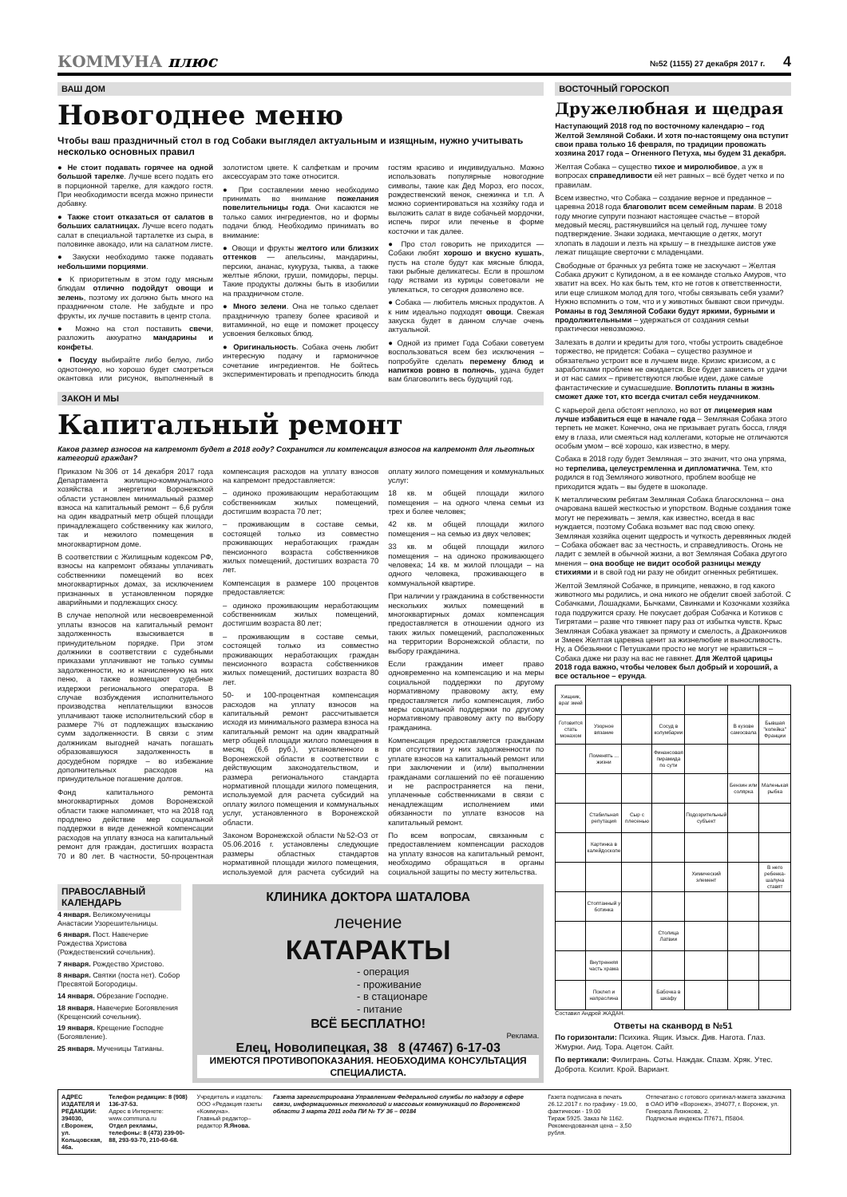КОММУНА плюс
№52 (1155) 27 декабря 2017 г. 4
ВАШ ДОМ
Новогоднее меню
Чтобы ваш праздничный стол в год Собаки выглядел актуальным и изящным, нужно учитывать несколько основных правил
● Не стоит подавать горячее на одной большой тарелке. Лучше всего подать его в порционной тарелке, для каждого гостя. При необходимости всегда можно принести добавку.
● Также стоит отказаться от салатов в больших салатницах. Лучше всего подать салат в специальной тарталетке из сыра, в половинке авокадо, или на салатном листе.
● Закуски необходимо также подавать небольшими порциями.
● К приоритетным в этом году мясным блюдам отлично подойдут овощи и зелень, поэтому их должно быть много на праздничном столе. Не забудьте и про фрукты, их лучше поставить в центр стола.
● Можно на стол поставить свечи, разложить аккуратно мандарины и конфеты.
● Посуду выбирайте либо белую, либо однотонную, но хорошо будет смотреться окантовка или рисунок, выполненный в золотистом цвете. К салфеткам и прочим аксессуарам это тоже относится.
● При составлении меню необходимо принимать во внимание пожелания повелительницы года. Они касаются не только самих ингредиентов, но и формы подачи блюд. Необходимо принимать во внимание:
● Овощи и фрукты желтого или близких оттенков — апельсины, мандарины, персики, ананас, кукуруза, тыква, а также желтые яблоки, груши, помидоры, перцы. Такие продукты должны быть в изобилии на праздничном столе.
● Много зелени. Она не только сделает праздничную трапезу более красивой и витаминной, но еще и поможет процессу усвоения белковых блюд.
● Оригинальность. Собака очень любит интересную подачу и гармоничное сочетание ингредиентов. Не бойтесь экспериментировать и преподносить блюда гостям красиво и индивидуально. Можно использовать популярные новогодние символы, такие как Дед Мороз, его посох, рождественский венок, снежинка и т.п. А можно сориентироваться на хозяйку года и выложить салат в виде собачьей мордочки, испечь пирог или печенье в форме косточки и так далее.
● Про стол говорить не приходится — Собаки любят хорошо и вкусно кушать, пусть на столе будут как мясные блюда, таки рыбные деликатесы. Если в прошлом году яствами из курицы советовали не увлекаться, то сегодня дозволено все.
● Собака — любитель мясных продуктов. А к ним идеально подходят овощи. Свежая закуска будет в данном случае очень актуальной.
● Одной из примет Года Собаки советуем воспользоваться всем без исключения – попробуйте сделать перемену блюд и напитков ровно в полночь, удача будет вам благоволить весь будущий год.
ЗАКОН И МЫ
Капитальный ремонт
Каков размер взносов на капремонт будет в 2018 году? Сохранится ли компенсация взносов на капремонт для льготных категорий граждан?
Приказом №306 от 14 декабря 2017 года Департамента жилищно-коммунального хозяйства и энергетики Воронежской области установлен минимальный размер взноса на капитальный ремонт – 6,6 рубля на один квадратный метр общей площади принадлежащего собственнику как жилого, так и нежилого помещения в многоквартирном доме.
В соответствии с Жилищным кодексом РФ, взносы на капремонт обязаны уплачивать собственники помещений во всех многоквартирных домах, за исключением признанных в установленном порядке аварийными и подлежащих сносу.
В случае неполной или несвоевременной уплаты взносов на капитальный ремонт задолженность взыскивается в принудительном порядке. При этом должники в соответствии с судебными приказами уплачивают не только суммы задолженности, но и начисленную на них пеню, а также возмещают судебные издержки регионального оператора. В случае возбуждения исполнительного производства неплательщики взносов уплачивают также исполнительский сбор в размере 7% от подлежащих взысканию сумм задолженности. В связи с этим должникам выгодней начать погашать образовавшуюся задолженность в досудебном порядке – во избежание дополнительных расходов на принудительное погашение долгов.
Фонд капитального ремонта многоквартирных домов Воронежской области также напоминает, что на 2018 год продлено действие мер социальной поддержки в виде денежной компенсации расходов на уплату взноса на капитальный ремонт для граждан, достигших возраста 70 и 80 лет. В частности, 50-процентная компенсация расходов на уплату взносов на капремонт предоставляется:
– одиноко проживающим неработающим собственникам жилых помещений, достигшим возраста 70 лет;
– проживающим в составе семьи, состоящей только из совместно проживающих неработающих граждан пенсионного возраста собственников жилых помещений, достигших возраста 70 лет.
Компенсация в размере 100 процентов предоставляется:
– одиноко проживающим неработающим собственникам жилых помещений, достигшим возраста 80 лет;
– проживающим в составе семьи, состоящей только из совместно проживающих неработающих граждан пенсионного возраста собственников жилых помещений, достигших возраста 80 лет.
50- и 100-процентная компенсация расходов на уплату взносов на капитальный ремонт рассчитывается исходя из минимального размера взноса на капитальный ремонт на один квадратный метр общей площади жилого помещения в месяц (6,6 руб.), установленного в Воронежской области в соответствии с действующим законодательством, и размера регионального стандарта нормативной площади жилого помещения, используемой для расчета субсидий на оплату жилого помещения и коммунальных услуг, установленного в Воронежской области.
Законом Воронежской области №52-ОЗ от 05.06.2016 г. установлены следующие размеры областных стандартов нормативной площади жилого помещения, используемой для расчета субсидий на оплату жилого помещения и коммунальных услуг:
18 кв. м общей площади жилого помещения – на одного члена семьи из трех и более человек;
42 кв. м общей площади жилого помещения – на семью из двух человек;
33 кв. м общей площади жилого помещения – на одиноко проживающего человека; 14 кв. м жилой площади – на одного человека, проживающего в коммунальной квартире.
При наличии у гражданина в собственности нескольких жилых помещений в многоквартирных домах компенсация предоставляется в отношении одного из таких жилых помещений, расположенных на территории Воронежской области, по выбору гражданина.
Если гражданин имеет право одновременно на компенсацию и на меры социальной поддержки по другому нормативному правовому акту, ему предоставляется либо компенсация, либо меры социальной поддержки по другому нормативному правовому акту по выбору гражданина.
Компенсация предоставляется гражданам при отсутствии у них задолженности по уплате взносов на капитальный ремонт или при заключении и (или) выполнении гражданами соглашений по её погашению и не распространяется на пени, уплаченные собственниками в связи с ненадлежащим исполнением ими обязанности по уплате взносов на капитальный ремонт.
По всем вопросам, связанным с предоставлением компенсации расходов на уплату взносов на капитальный ремонт, необходимо обращаться в органы социальной защиты по месту жительства.
ПРАВОСЛАВНЫЙ КАЛЕНДАРЬ
4 января. Великомученицы Анастасии Узорешительницы.
6 января. Пост. Навечерие Рождества Христова (Рождественский сочельник).
7 января. Рождество Христово.
8 января. Святки (поста нет). Собор Пресвятой Богородицы.
14 января. Обрезание Господне.
18 января. Навечерие Богоявления (Крещенский сочельник).
19 января. Крещение Господне (Богоявление).
25 января. Мученицы Татианы.
КЛИНИКА ДОКТОРА ШАТАЛОВА
лечение
КАТАРАКТЫ
- операция
- проживание
- в стационаре
- питание
ВСЁ БЕСПЛАТНО!
Реклама.
Елец, Новолипецкая, 38 8 (47467) 6-17-03
ИМЕЮТСЯ ПРОТИВОПОКАЗАНИЯ. НЕОБХОДИМА КОНСУЛЬТАЦИЯ СПЕЦИАЛИСТА.
ВОСТОЧНЫЙ ГОРОСКОП
Дружелюбная и щедрая
Наступающий 2018 год по восточному календарю – год Желтой Земляной Собаки. И хотя по-настоящему она вступит свои права только 16 февраля, по традиции провожать хозяина 2017 года – Огненного Петуха, мы будем 31 декабря.
Желтая Собака – существо тихое и миролюбивое, а уж в вопросах справедливости ей нет равных – всё будет четко и по правилам.
Всем известно, что Собака – создание верное и преданное – царевна 2018 года благоволит всем семейным парам. В 2018 году многие супруги познают настоящее счастье – второй медовый месяц, растянувшийся на целый год, лучшее тому подтверждение. Знаки зодиака, мечтающие о детях, могут хлопать в ладоши и лезть на крышу – в гнездышке аистов уже лежат пищащие сверточки с младенцами.
Свободные от брачных уз ребята тоже не заскучают – Желтая Собака дружит с Купидоном, а в ее команде столько Амуров, что хватит на всех. Но как быть тем, кто не готов к ответственности, или еще слишком молод для того, чтобы связывать себя узами? Нужно вспомнить о том, что и у животных бывают свои причуды. Романы в год Земляной Собаки будут яркими, бурными и продолжительными – удержаться от создания семьи практически невозможно.
Залезать в долги и кредиты для того, чтобы устроить свадебное торжество, не придется: Собака – существо разумное и обязательно устроит все в лучшем виде. Кризис кризисом, а с заработками проблем не ожидается. Все будет зависеть от удачи и от нас самих – приветствуются любые идеи, даже самые фантастические и сумасшедшие. Воплотить планы в жизнь сможет даже тот, кто всегда считал себя неудачником.
С карьерой дела обстоят неплохо, но вот от лицемерия нам лучше избавиться еще в начале года – Земляная Собака этого терпеть не может. Конечно, она не призывает ругать босса, глядя ему в глаза, или смеяться над коллегами, которые не отличаются особым умом – всё хорошо, как известно, в меру.
Собака в 2018 году будет Земляная – это значит, что она упряма, но терпелива, целеустремленна и дипломатична. Тем, кто родился в год Земляного животного, проблем вообще не приходится ждать – вы будете в шоколаде.
К металлическим ребятам Земляная Собака благосклонна – она очарована вашей жесткостью и упорством. Водные создания тоже могут не переживать – земля, как известно, всегда в вас нуждается, поэтому Собака возьмет вас под свою опеку. Земляная хозяйка оценит щедрость и чуткость деревянных людей – Собака обожает вас за честность, и справедливость. Огонь не ладит с землей в обычной жизни, а вот Земляная Собака другого мнения – она вообще не видит особой разницы между стихиями и в свой год ни разу не обидит огненных ребятишек.
Желтой Земляной Собачке, в принципе, неважно, в год какого животного мы родились, и она никого не обделит своей заботой. С Собачками, Лошадками, Бычками, Свинками и Козочками хозяйка года подружится сразу. Не покусает добрая Собачка и Котиков с Тигрятами – разве что тявкнет пару раз от избытка чувств. Крыс Земляная Собака уважает за прямоту и смелость, а Дракончиков и Змеек Желтая царевна ценит за жизнелюбие и выносливость. Ну, а Обезьянки с Петушками просто не могут не нравиться – Собака даже ни разу на вас не гавкнет. Для Желтой царицы 2018 года важно, чтобы человек был добрый и хороший, а все остальное – ерунда.
| Хищник, враг змей | | | | | | |
| Готовится стать монахом | Узорное вязание | | Сосуд в колумбарии | | В кузове самосвала | Бывшая "копейка" Франции |
| | Поменять ... жизни | | Финансовая пирамида по сути | | | |
| | | | | | Бензин или солярка | Маленькая рыбка |
| | Стабильная репутация | Сыр с плесенью | | Подозрительный субъект | | |
| | Картинка в калейдоскопе | | | | | |
| | | | | Химический элемент | | В него ребенка-шалуна ставят |
| | Стоптанный у ботинка | | | | | |
| | | | Столица Латвии | | | |
| | Внутренняя часть храма | | | | | |
| | Поклеп и напраслина | | Бабочка в шкафу | | | |
Составил Андрей ЖАДАН.
Ответы на сканворд в №51
По горизонтали: Психика. Ящик. Изыск. Див. Нагота. Глаз. Жмурки. Аид. Тора. Ацетон. Сайт.
По вертикали: Филигрань. Соты. Наждак. Спазм. Хряк. Утес. Доброта. Ксилит. Крой. Вариант.
АДРЕС ИЗДАТЕЛЯ И РЕДАКЦИИ:
394030, г.Воронеж,
ул. Кольцовская, 46а.
Телефон редакции: 8 (908) 136-37-53.
Адрес в Интернете: www.communa.ru
Отдел рекламы, телефоны: 8 (473) 239-00-88, 293-93-70, 210-60-68.
Учредитель и издатель: ООО «Редакция газеты «Коммуна».
Главный редактор–редактор Я.Янова.
Газета зарегистрирована Управлением Федеральной службы по надзору в сфере связи, информационных технологий и массовых коммуникаций по Воронежской области 3 марта 2011 года ПИ № ТУ 36 – 00184
Газета подписана в печать 26.12.2017 г. по графику - 19.00, фактически - 19.00
Тираж 5925. Заказ № 1162.
Рекомендованная цена – 3,50 рубля.
Отпечатано с готового оригинал-макета заказчика в ОАО ИПФ «Воронеж», 394077, г. Воронеж, ул. Генерала Лизюкова, 2.
Подписные индексы П7671, П5804.